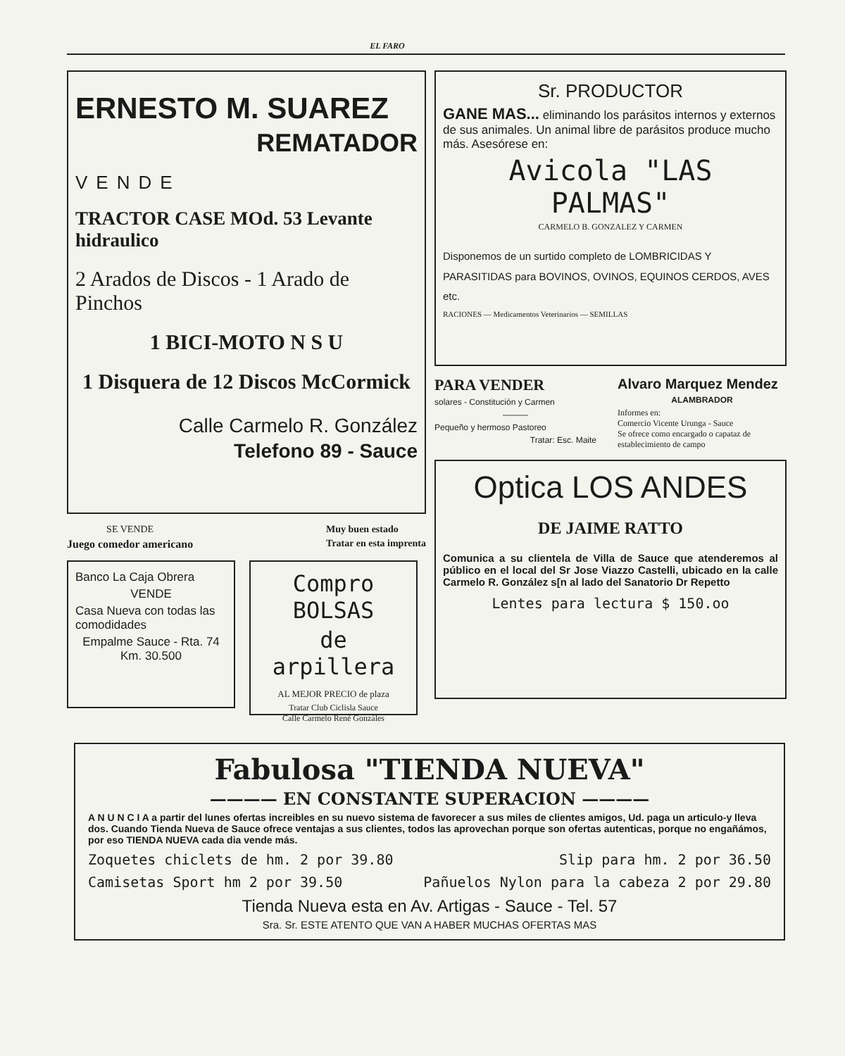EL FARO
ERNESTO M. SUAREZ
REMATADOR
VENDE
TRACTOR CASE MOd. 53 Levante hidraulico
2 Arados de Discos - 1 Arado de Pinchos
1 BICI-MOTO N S U
1 Disquera de 12 Discos McCormick
Calle Carmelo R. González
Telefono 89 - Sauce
SE VENDE
Juego comedor americano
Muy buen estado
Tratar en esta imprenta
Banco La Caja Obrera
VENDE
Casa Nueva con todas las comodidades
Empalme Sauce - Rta. 74
Km. 30.500
Compro BOLSAS
de arpillera
AL MEJOR PRECIO de plaza
Tratar Club Ciclisla Sauce
Calle Carmelo René Gonzáles
Sr. PRODUCTOR
GANE MAS... eliminando los parásitos internos y externos de sus animales. Un animal libre de parásitos produce mucho más. Asesórese en:
Avicola "LAS PALMAS"
CARMELO B. GONZALEZ Y CARMEN
Disponemos de un surtido completo de LOMBRICIDAS Y PARASITIDAS para BOVINOS, OVINOS, EQUINOS CERDOS, AVES etc.
RACIONES — Medicamentos Veterinarios — SEMILLAS
PARA VENDER
solares - Constitución y Carmen
———
Pequeño y hermoso Pastoreo
Tratar: Esc. Maite
Alvaro Marquez Mendez
ALAMBRADOR
Informes en:
Comercio Vicente Urunga - Sauce
Se ofrece como encargado o capataz de establecimiento de campo
Optica LOS ANDES
DE JAIME RATTO
Comunica a su clientela de Villa de Sauce que atenderemos al público en el local del Sr Jose Viazzo Castelli, ubicado en la calle Carmelo R. González s[n al lado del Sanatorio Dr Repetto
Lentes para lectura $ 150.oo
Fabulosa "TIENDA NUEVA"
———— EN CONSTANTE SUPERACION ————
A N U N C I A a partir del lunes ofertas increibles en su nuevo sistema de favorecer a sus miles de clientes amigos, Ud. paga un articulo-y lleva dos. Cuando Tienda Nueva de Sauce ofrece ventajas a sus clientes, todos las aprovechan porque son ofertas autenticas, porque no engañámos, por eso TIENDA NUEVA cada dia vende más.
Zoquetes chiclets de hm. 2 por 39.80 Slip para hm. 2 por 36.50
Camisetas Sport hm 2 por 39.50 Pañuelos Nylon para la cabeza 2 por 29.80
Tienda Nueva esta en Av. Artigas - Sauce - Tel. 57
Sra. Sr. ESTE ATENTO QUE VAN A HABER MUCHAS OFERTAS MAS